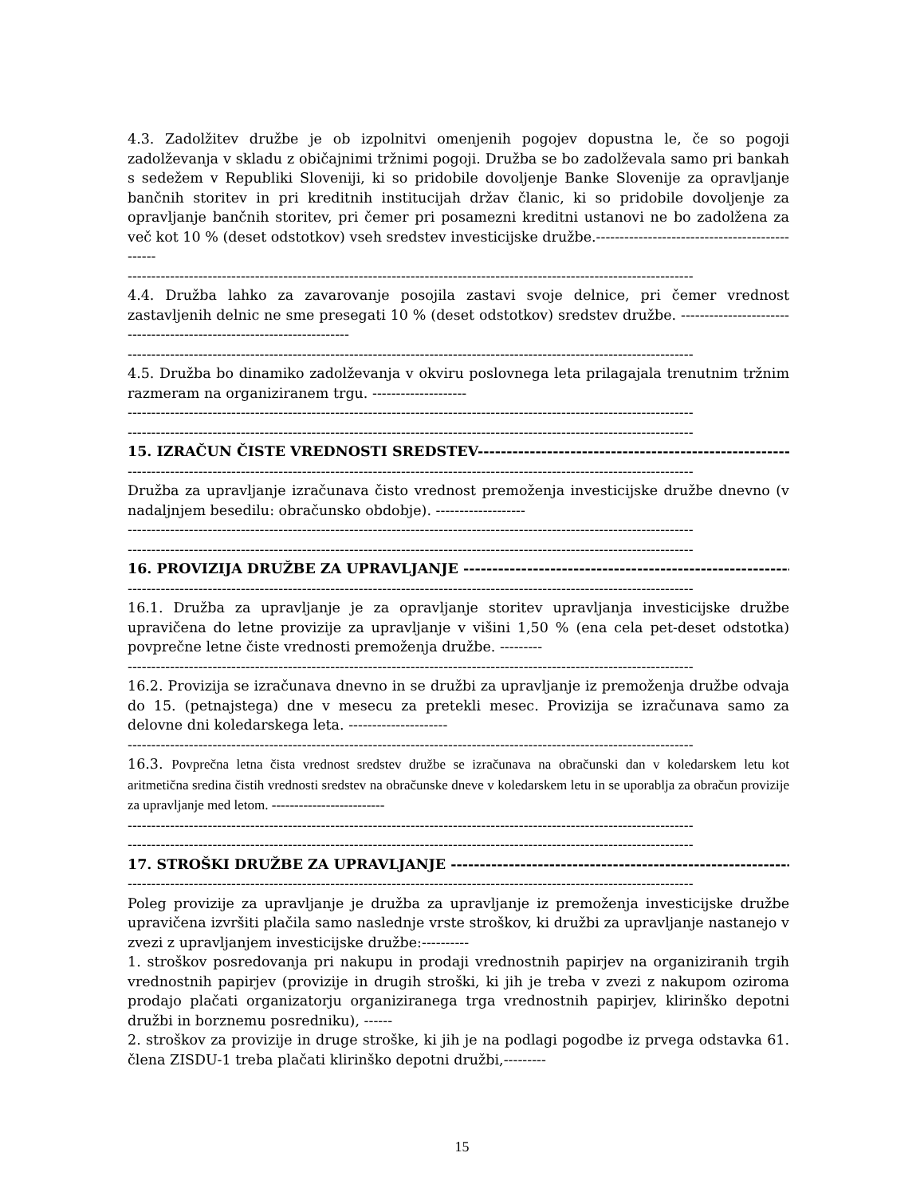4.3. Zadolžitev družbe je ob izpolnitvi omenjenih pogojev dopustna le, če so pogoji zadolževanja v skladu z običajnimi tržnimi pogoji. Družba se bo zadolževala samo pri bankah s sedežem v Republiki Sloveniji, ki so pridobile dovoljenje Banke Slovenije za opravljanje bančnih storitev in pri kreditnih institucijah držav članic, ki so pridobile dovoljenje za opravljanje bančnih storitev, pri čemer pri posamezni kreditni ustanovi ne bo zadolžena za več kot 10 % (deset odstotkov) vseh sredstev investicijske družbe.-----------------------------------------------
------------------------------------------------------------------------------------------------------------------------
4.4. Družba lahko za zavarovanje posojila zastavi svoje delnice, pri čemer vrednost zastavljenih delnic ne sme presegati 10 % (deset odstotkov) sredstev družbe. ----------------------------------------------------------------------
------------------------------------------------------------------------------------------------------------------------
4.5. Družba bo dinamiko zadolževanja v okviru poslovnega leta prilagajala trenutnim tržnim razmeram na organiziranem trgu. --------------------
------------------------------------------------------------------------------------------------------------------------
------------------------------------------------------------------------------------------------------------------------
15. IZRAČUN ČISTE VREDNOSTI SREDSTEV------------------------------------------------------------
------------------------------------------------------------------------------------------------------------------------
Družba za upravljanje izračunava čisto vrednost premoženja investicijske družbe dnevno (v nadaljnjem besedilu: obračunsko obdobje). -------------------
------------------------------------------------------------------------------------------------------------------------
------------------------------------------------------------------------------------------------------------------------
16. PROVIZIJA DRUŽBE ZA UPRAVLJANJE ------------------------------------------------------------
------------------------------------------------------------------------------------------------------------------------
16.1. Družba za upravljanje je za opravljanje storitev upravljanja investicijske družbe upravičena do letne provizije za upravljanje v višini 1,50 % (ena cela pet-deset odstotka) povprečne letne čiste vrednosti premoženja družbe. ---------
------------------------------------------------------------------------------------------------------------------------
16.2. Provizija se izračunava dnevno in se družbi za upravljanje iz premoženja družbe odvaja do 15. (petnajstega) dne v mesecu za pretekli mesec. Provizija se izračunava samo za delovne dni koledarskega leta. ---------------------
------------------------------------------------------------------------------------------------------------------------
16.3. Povprečna letna čista vrednost sredstev družbe se izračunava na obračunski dan v koledarskem letu kot aritmetična sredina čistih vrednosti sredstev na obračunske dneve v koledarskem letu in se uporablja za obračun provizije za upravljanje med letom. -------------------------
------------------------------------------------------------------------------------------------------------------------
------------------------------------------------------------------------------------------------------------------------
17. STROŠKI DRUŽBE ZA UPRAVLJANJE ------------------------------------------------------------
------------------------------------------------------------------------------------------------------------------------
Poleg provizije za upravljanje je družba za upravljanje iz premoženja investicijske družbe upravičena izvršiti plačila samo naslednje vrste stroškov, ki družbi za upravljanje nastanejo v zvezi z upravljanjem investicijske družbe:----------
1. stroškov posredovanja pri nakupu in prodaji vrednostnih papirjev na organiziranih trgih vrednostnih papirjev (provizije in drugih stroški, ki jih je treba v zvezi z nakupom oziroma prodajo plačati organizatorju organiziranega trga vrednostnih papirjev, klirinško depotni družbi in borznemu posredniku), ------
2. stroškov za provizije in druge stroške, ki jih je na podlagi pogodbe iz prvega odstavka 61. člena ZISDU-1 treba plačati klirinško depotni družbi,---------
15